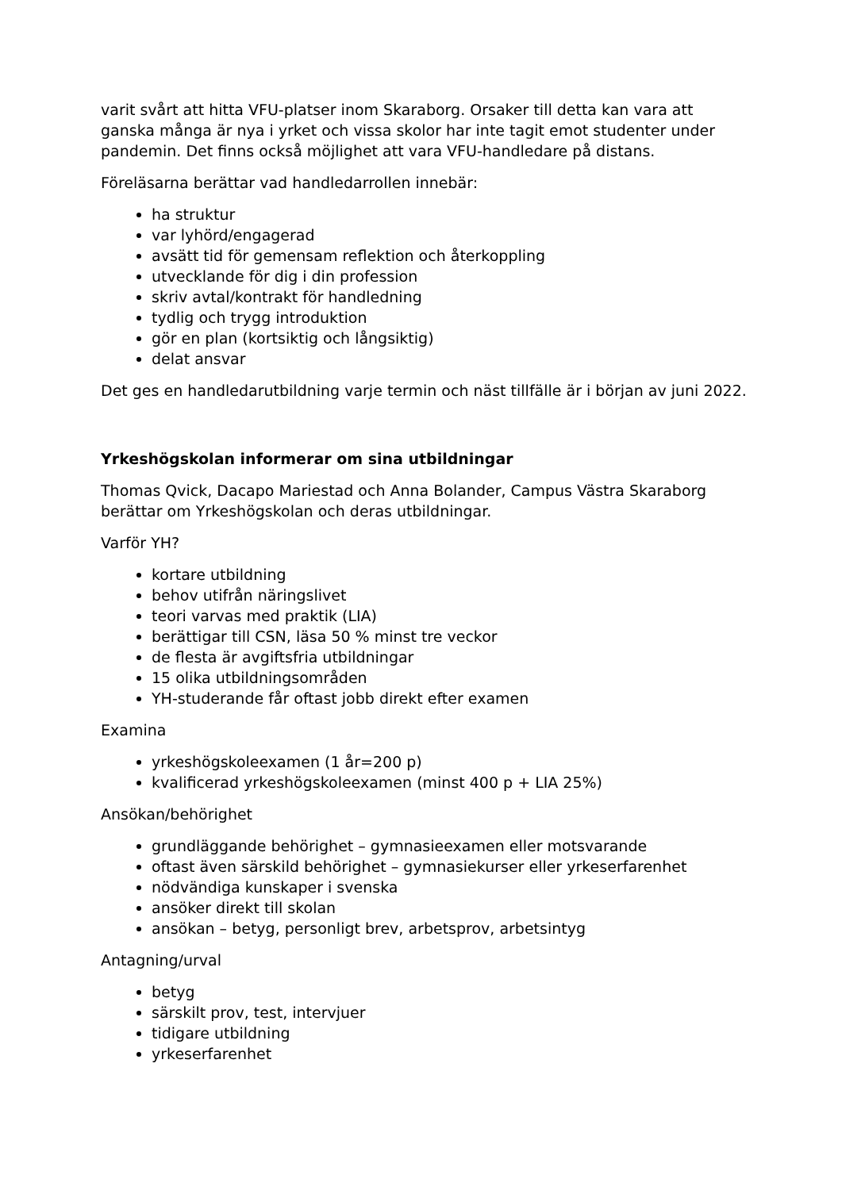varit svårt att hitta VFU-platser inom Skaraborg. Orsaker till detta kan vara att ganska många är nya i yrket och vissa skolor har inte tagit emot studenter under pandemin. Det finns också möjlighet att vara VFU-handledare på distans.
Föreläsarna berättar vad handledarrollen innebär:
ha struktur
var lyhörd/engagerad
avsätt tid för gemensam reflektion och återkoppling
utvecklande för dig i din profession
skriv avtal/kontrakt för handledning
tydlig och trygg introduktion
gör en plan (kortsiktig och långsiktig)
delat ansvar
Det ges en handledarutbildning varje termin och näst tillfälle är i början av juni 2022.
Yrkeshögskolan informerar om sina utbildningar
Thomas Qvick, Dacapo Mariestad och Anna Bolander, Campus Västra Skaraborg berättar om Yrkeshögskolan och deras utbildningar.
Varför YH?
kortare utbildning
behov utifrån näringslivet
teori varvas med praktik (LIA)
berättigar till CSN, läsa 50 % minst tre veckor
de flesta är avgiftsfria utbildningar
15 olika utbildningsområden
YH-studerande får oftast jobb direkt efter examen
Examina
yrkeshögskoleexamen (1 år=200 p)
kvalificerad yrkeshögskoleexamen (minst 400 p + LIA 25%)
Ansökan/behörighet
grundläggande behörighet – gymnasieexamen eller motsvarande
oftast även särskild behörighet – gymnasiekurser eller yrkeserfarenhet
nödvändiga kunskaper i svenska
ansöker direkt till skolan
ansökan – betyg, personligt brev, arbetsprov, arbetsintyg
Antagning/urval
betyg
särskilt prov, test, intervjuer
tidigare utbildning
yrkeserfarenhet